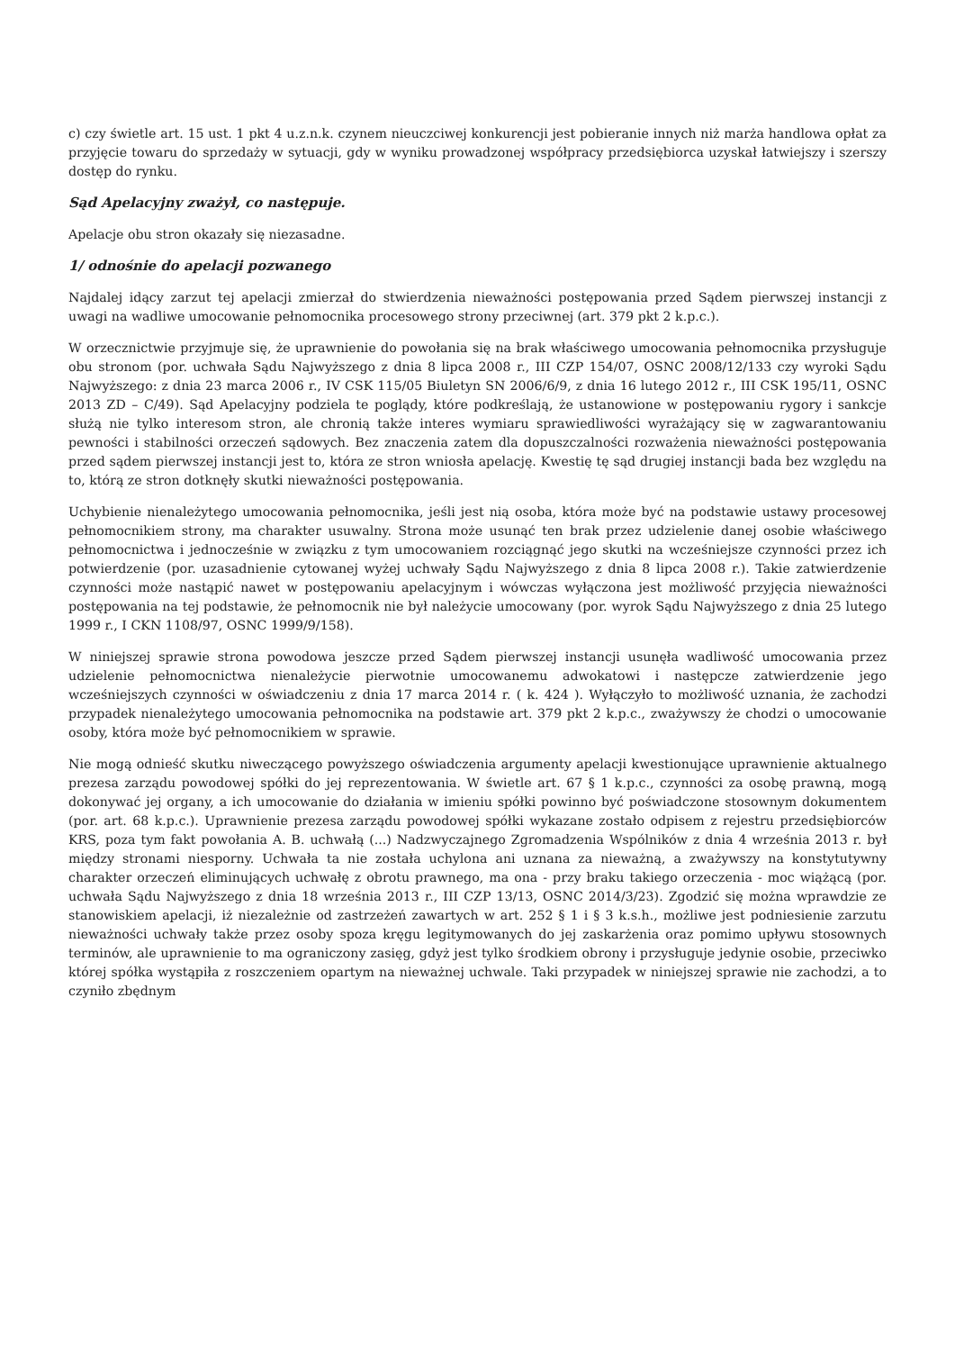c) czy świetle art. 15 ust. 1 pkt 4 u.z.n.k. czynem nieuczciwej konkurencji jest pobieranie innych niż marża handlowa opłat za przyjęcie towaru do sprzedaży w sytuacji, gdy w wyniku prowadzonej współpracy przedsiębiorca uzyskał łatwiejszy i szerszy dostęp do rynku.
Sąd Apelacyjny zważył, co następuje.
Apelacje obu stron okazały się niezasadne.
1/ odnośnie do apelacji pozwanego
Najdalej idący zarzut tej apelacji zmierzał do stwierdzenia nieważności postępowania przed Sądem pierwszej instancji z uwagi na wadliwe umocowanie pełnomocnika procesowego strony przeciwnej (art. 379 pkt 2 k.p.c.).
W orzecznictwie przyjmuje się, że uprawnienie do powołania się na brak właściwego umocowania pełnomocnika przysługuje obu stronom (por. uchwała Sądu Najwyższego z dnia 8 lipca 2008 r., III CZP 154/07, OSNC 2008/12/133 czy wyroki Sądu Najwyższego: z dnia 23 marca 2006 r., IV CSK 115/05 Biuletyn SN 2006/6/9, z dnia 16 lutego 2012 r., III CSK 195/11, OSNC 2013 ZD – C/49). Sąd Apelacyjny podziela te poglądy, które podkreślają, że ustanowione w postępowaniu rygory i sankcje służą nie tylko interesom stron, ale chronią także interes wymiaru sprawiedliwości wyrażający się w zagwarantowaniu pewności i stabilności orzeczeń sądowych. Bez znaczenia zatem dla dopuszczalności rozważenia nieważności postępowania przed sądem pierwszej instancji jest to, która ze stron wniosła apelację. Kwestię tę sąd drugiej instancji bada bez względu na to, którą ze stron dotknęły skutki nieważności postępowania.
Uchybienie nienależytego umocowania pełnomocnika, jeśli jest nią osoba, która może być na podstawie ustawy procesowej pełnomocnikiem strony, ma charakter usuwalny. Strona może usunąć ten brak przez udzielenie danej osobie właściwego pełnomocnictwa i jednocześnie w związku z tym umocowaniem rozciągnąć jego skutki na wcześniejsze czynności przez ich potwierdzenie (por. uzasadnienie cytowanej wyżej uchwały Sądu Najwyższego z dnia 8 lipca 2008 r.). Takie zatwierdzenie czynności może nastąpić nawet w postępowaniu apelacyjnym i wówczas wyłączona jest możliwość przyjęcia nieważności postępowania na tej podstawie, że pełnomocnik nie był należycie umocowany (por. wyrok Sądu Najwyższego z dnia 25 lutego 1999 r., I CKN 1108/97, OSNC 1999/9/158).
W niniejszej sprawie strona powodowa jeszcze przed Sądem pierwszej instancji usunęła wadliwość umocowania przez udzielenie pełnomocnictwa nienależycie pierwotnie umocowanemu adwokatowi i następcze zatwierdzenie jego wcześniejszych czynności w oświadczeniu z dnia 17 marca 2014 r. ( k. 424 ). Wyłączyło to możliwość uznania, że zachodzi przypadek nienależytego umocowania pełnomocnika na podstawie art. 379 pkt 2 k.p.c., zważywszy że chodzi o umocowanie osoby, która może być pełnomocnikiem w sprawie.
Nie mogą odnieść skutku niweczącego powyższego oświadczenia argumenty apelacji kwestionujące uprawnienie aktualnego prezesa zarządu powodowej spółki do jej reprezentowania. W świetle art. 67 § 1 k.p.c., czynności za osobę prawną, mogą dokonywać jej organy, a ich umocowanie do działania w imieniu spółki powinno być poświadczone stosownym dokumentem (por. art. 68 k.p.c.). Uprawnienie prezesa zarządu powodowej spółki wykazane zostało odpisem z rejestru przedsiębiorców KRS, poza tym fakt powołania A. B. uchwałą (...) Nadzwyczajnego Zgromadzenia Wspólników z dnia 4 września 2013 r. był między stronami niesporny. Uchwała ta nie została uchylona ani uznana za nieważną, a zważywszy na konstytutywny charakter orzeczeń eliminujących uchwałę z obrotu prawnego, ma ona - przy braku takiego orzeczenia - moc wiążącą (por. uchwała Sądu Najwyższego z dnia 18 września 2013 r., III CZP 13/13, OSNC 2014/3/23). Zgodzić się można wprawdzie ze stanowiskiem apelacji, iż niezależnie od zastrzeżeń zawartych w art. 252 § 1 i § 3 k.s.h., możliwe jest podniesienie zarzutu nieważności uchwały także przez osoby spoza kręgu legitymowanych do jej zaskarżenia oraz pomimo upływu stosownych terminów, ale uprawnienie to ma ograniczony zasięg, gdyż jest tylko środkiem obrony i przysługuje jedynie osobie, przeciwko której spółka wystąpiła z roszczeniem opartym na nieważnej uchwale. Taki przypadek w niniejszej sprawie nie zachodzi, a to czyniło zbędnym